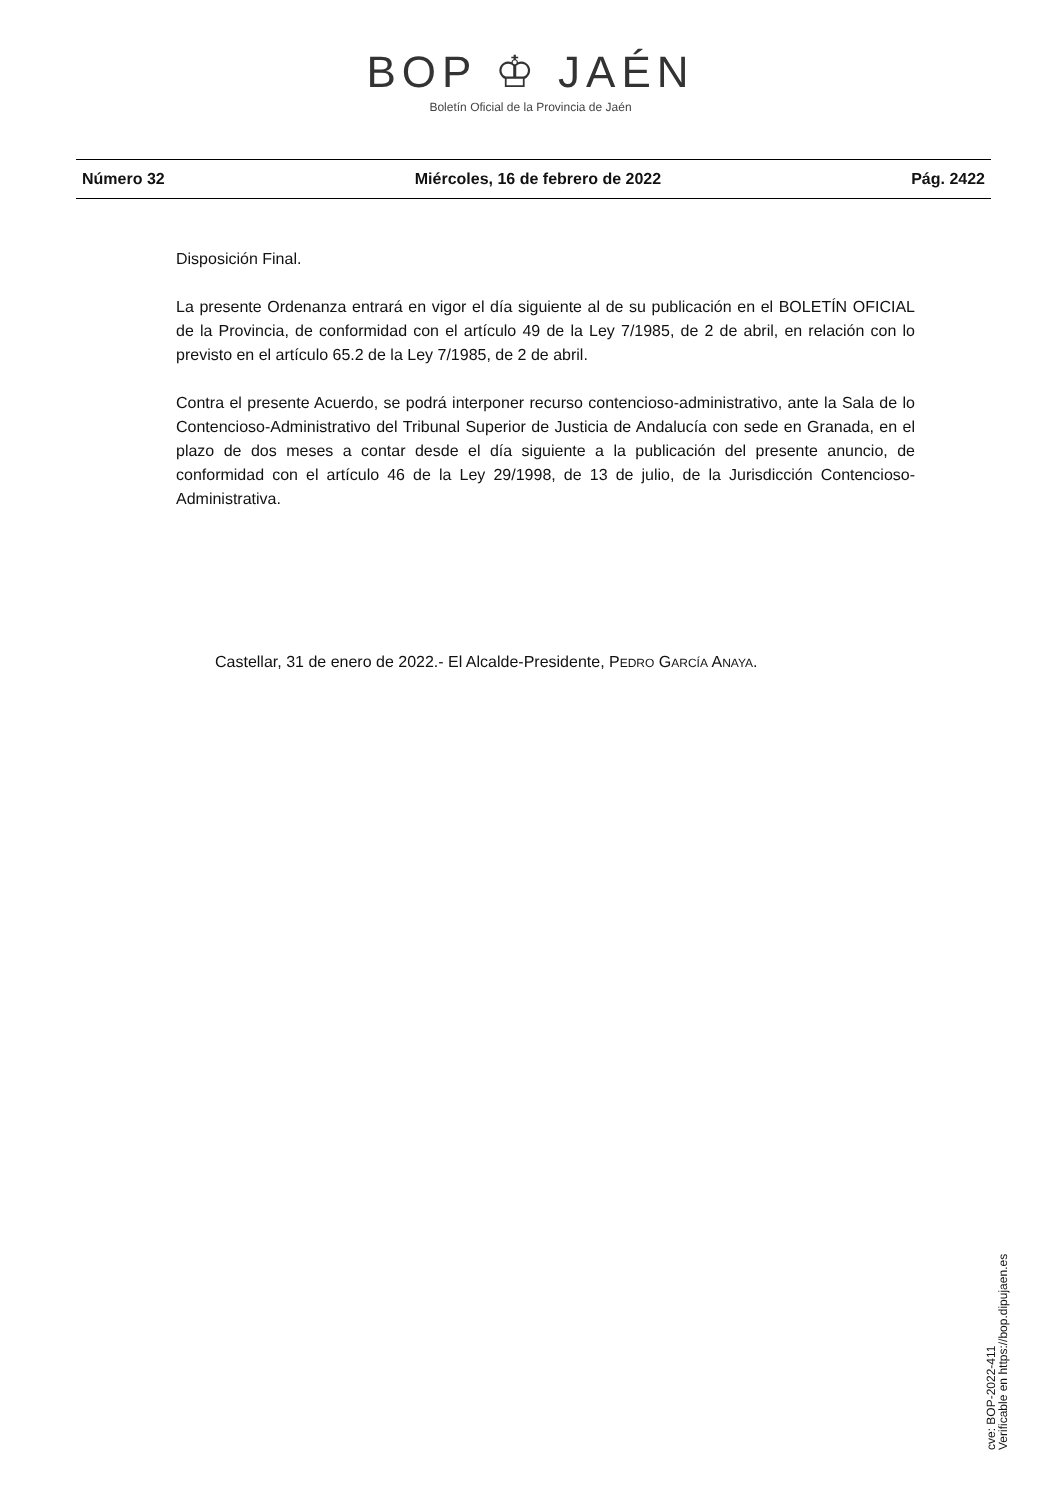BOP ♔ JAÉN
Boletín Oficial de la Provincia de Jaén
Número 32 Miércoles, 16 de febrero de 2022 Pág. 2422
Disposición Final.
La presente Ordenanza entrará en vigor el día siguiente al de su publicación en el BOLETÍN OFICIAL de la Provincia, de conformidad con el artículo 49 de la Ley 7/1985, de 2 de abril, en relación con lo previsto en el artículo 65.2 de la Ley 7/1985, de 2 de abril.
Contra el presente Acuerdo, se podrá interponer recurso contencioso-administrativo, ante la Sala de lo Contencioso-Administrativo del Tribunal Superior de Justicia de Andalucía con sede en Granada, en el plazo de dos meses a contar desde el día siguiente a la publicación del presente anuncio, de conformidad con el artículo 46 de la Ley 29/1998, de 13 de julio, de la Jurisdicción Contencioso-Administrativa.
Castellar, 31 de enero de 2022.- El Alcalde-Presidente, PEDRO GARCÍA ANAYA.
cve: BOP-2022-411
Verificable en https://bop.dipujaen.es